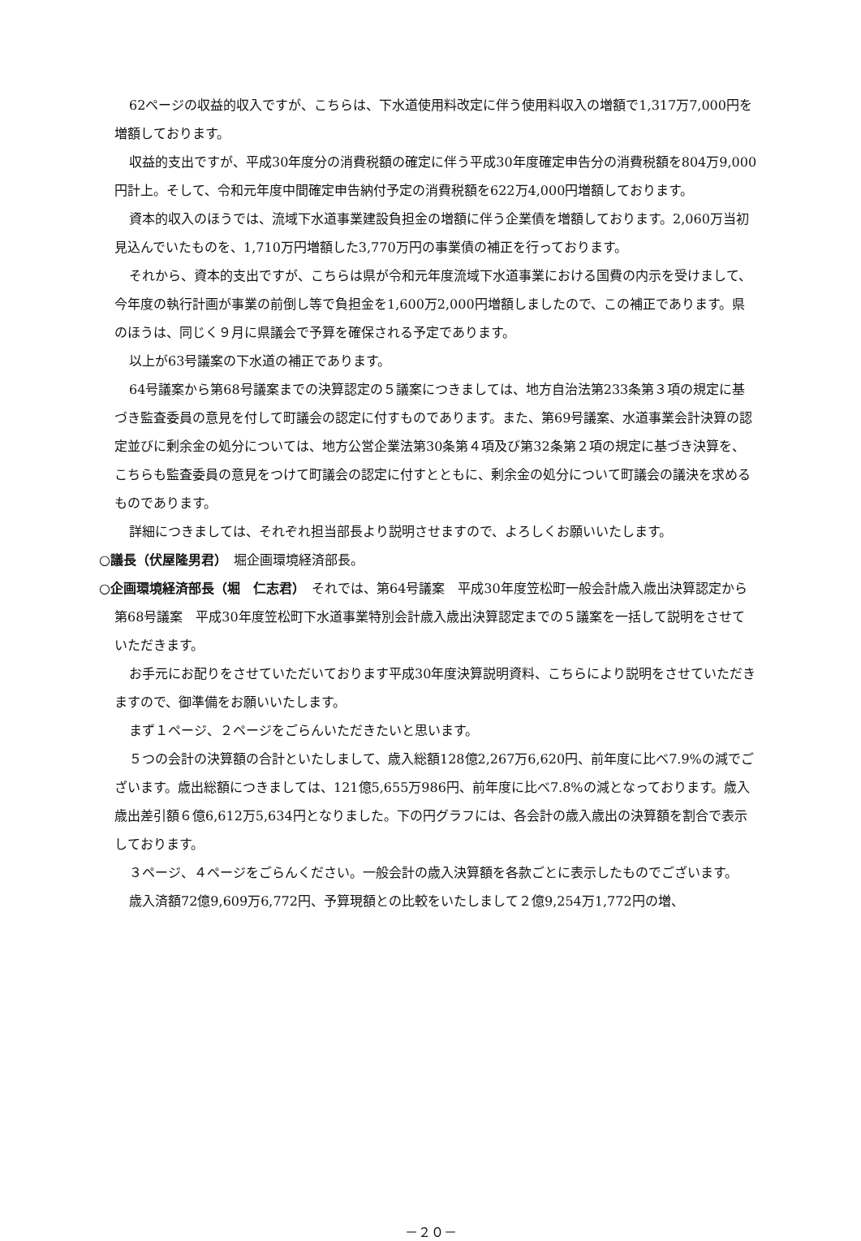62ページの収益的収入ですが、こちらは、下水道使用料改定に伴う使用料収入の増額で1,317万7,000円を増額しております。
収益的支出ですが、平成30年度分の消費税額の確定に伴う平成30年度確定申告分の消費税額を804万9,000円計上。そして、令和元年度中間確定申告納付予定の消費税額を622万4,000円増額しております。
資本的収入のほうでは、流域下水道事業建設負担金の増額に伴う企業債を増額しております。2,060万当初見込んでいたものを、1,710万円増額した3,770万円の事業債の補正を行っております。
それから、資本的支出ですが、こちらは県が令和元年度流域下水道事業における国費の内示を受けまして、今年度の執行計画が事業の前倒し等で負担金を1,600万2,000円増額しましたので、この補正であります。県のほうは、同じく９月に県議会で予算を確保される予定であります。
以上が63号議案の下水道の補正であります。
64号議案から第68号議案までの決算認定の５議案につきましては、地方自治法第233条第３項の規定に基づき監査委員の意見を付して町議会の認定に付すものであります。また、第69号議案、水道事業会計決算の認定並びに剰余金の処分については、地方公営企業法第30条第４項及び第32条第２項の規定に基づき決算を、こちらも監査委員の意見をつけて町議会の認定に付すとともに、剰余金の処分について町議会の議決を求めるものであります。
詳細につきましては、それぞれ担当部長より説明させますので、よろしくお願いいたします。
○議長（伏屋隆男君）　堀企画環境経済部長。
○企画環境経済部長（堀　仁志君）　それでは、第64号議案　平成30年度笠松町一般会計歳入歳出決算認定から第68号議案　平成30年度笠松町下水道事業特別会計歳入歳出決算認定までの５議案を一括して説明をさせていただきます。
お手元にお配りをさせていただいております平成30年度決算説明資料、こちらにより説明をさせていただきますので、御準備をお願いいたします。
まず１ページ、２ページをごらんいただきたいと思います。
５つの会計の決算額の合計といたしまして、歳入総額128億2,267万6,620円、前年度に比べ7.9%の減でございます。歳出総額につきましては、121億5,655万986円、前年度に比べ7.8%の減となっております。歳入歳出差引額６億6,612万5,634円となりました。下の円グラフには、各会計の歳入歳出の決算額を割合で表示しております。
３ページ、４ページをごらんください。一般会計の歳入決算額を各款ごとに表示したものでございます。
歳入済額72億9,609万6,772円、予算現額との比較をいたしまして２億9,254万1,772円の増、
－２０－